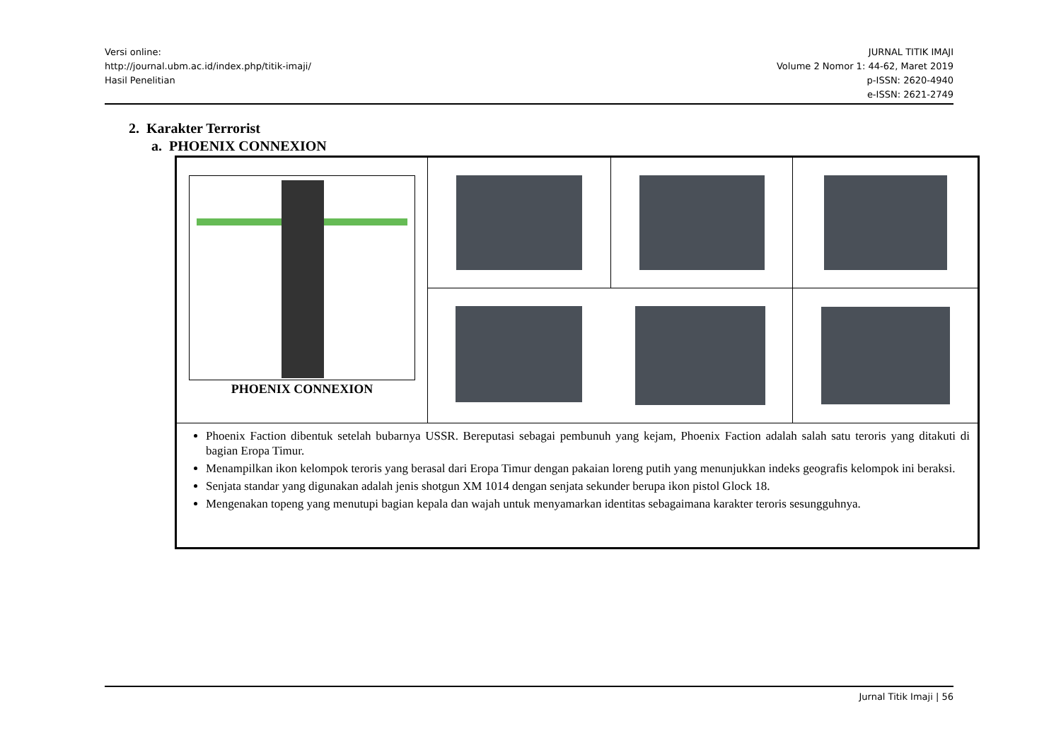Versi online:
http://journal.ubm.ac.id/index.php/titik-imaji/
Hasil Penelitian
JURNAL TITIK IMAJI
Volume 2 Nomor 1: 44-62, Maret 2019
p-ISSN: 2620-4940
e-ISSN: 2621-2749
2. Karakter Terrorist
a. PHOENIX CONNEXION
| PHOENIX CONNEXION | | | |
| Phoenix Faction dibentuk setelah bubarnya USSR. Bereputasi sebagai pembunuh yang kejam, Phoenix Faction adalah salah satu teroris yang ditakuti di bagian Eropa Timur. Menampilkan ikon kelompok teroris yang berasal dari Eropa Timur dengan pakaian loreng putih yang menunjukkan indeks geografis kelompok ini beraksi. Senjata standar yang digunakan adalah jenis shotgun XM 1014 dengan senjata sekunder berupa ikon pistol Glock 18. Mengenakan topeng yang menutupi bagian kepala dan wajah untuk menyamarkan identitas sebagaimana karakter teroris sesungguhnya. | | | |
Jurnal Titik Imaji | 56